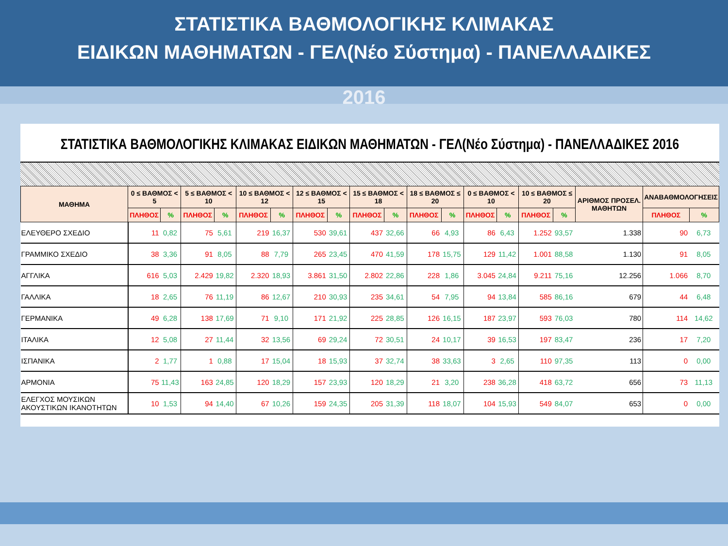ΣΤΑΤΙΣΤΙΚΑ ΒΑΘΜΟΛΟΓΙΚΗΣ ΚΛΙΜΑΚΑΣ
ΕΙΔΙΚΩΝ ΜΑΘΗΜΑΤΩΝ - ΓΕΛ(Νέο Σύστημα) - ΠΑΝΕΛΛΑΔΙΚΕΣ
2016
ΣΤΑΤΙΣΤΙΚΑ ΒΑΘΜΟΛΟΓΙΚΗΣ ΚΛΙΜΑΚΑΣ ΕΙΔΙΚΩΝ ΜΑΘΗΜΑΤΩΝ - ΓΕΛ(Νέο Σύστημα) - ΠΑΝΕΛΛΑΔΙΚΕΣ 2016
| ΜΑΘΗΜΑ | 0 ≤ ΒΑΘΜΟΣ < 5 | | 5 ≤ ΒΑΘΜΟΣ < 10 | | 10 ≤ ΒΑΘΜΟΣ < 12 | | 12 ≤ ΒΑΘΜΟΣ < 15 | | 15 ≤ ΒΑΘΜΟΣ < 18 | | 18 ≤ ΒΑΘΜΟΣ ≤ 20 | | 0 ≤ ΒΑΘΜΟΣ < 10 | | 10 ≤ ΒΑΘΜΟΣ ≤ 20 | | ΑΡΙΘΜΟΣ ΠΡΟΣΕΛ. ΜΑΘΗΤΩΝ | ΑΝΑΒΑΘΜΟΛΟΓΗΣΕΙΣ | |
| --- | --- | --- | --- | --- | --- | --- | --- | --- | --- | --- | --- | --- | --- | --- | --- | --- | --- | --- | --- |
| | ΠΛΗΘΟΣ | % | ΠΛΗΘΟΣ | % | ΠΛΗΘΟΣ | % | ΠΛΗΘΟΣ | % | ΠΛΗΘΟΣ | % | ΠΛΗΘΟΣ | % | ΠΛΗΘΟΣ | % | ΠΛΗΘΟΣ | % | | ΠΛΗΘΟΣ | % |
| ΕΛΕΥΘΕΡΟ ΣΧΕΔΙΟ | 11 | 0,82 | 75 | 5,61 | 219 | 16,37 | 530 | 39,61 | 437 | 32,66 | 66 | 4,93 | 86 | 6,43 | 1.252 | 93,57 | 1.338 | 90 | 6,73 |
| ΓΡΑΜΜΙΚΟ ΣΧΕΔΙΟ | 38 | 3,36 | 91 | 8,05 | 88 | 7,79 | 265 | 23,45 | 470 | 41,59 | 178 | 15,75 | 129 | 11,42 | 1.001 | 88,58 | 1.130 | 91 | 8,05 |
| ΑΓΓΛΙΚΑ | 616 | 5,03 | 2.429 | 19,82 | 2.320 | 18,93 | 3.861 | 31,50 | 2.802 | 22,86 | 228 | 1,86 | 3.045 | 24,84 | 9.211 | 75,16 | 12.256 | 1.066 | 8,70 |
| ΓΑΛΛΙΚΑ | 18 | 2,65 | 76 | 11,19 | 86 | 12,67 | 210 | 30,93 | 235 | 34,61 | 54 | 7,95 | 94 | 13,84 | 585 | 86,16 | 679 | 44 | 6,48 |
| ΓΕΡΜΑΝΙΚΑ | 49 | 6,28 | 138 | 17,69 | 71 | 9,10 | 171 | 21,92 | 225 | 28,85 | 126 | 16,15 | 187 | 23,97 | 593 | 76,03 | 780 | 114 | 14,62 |
| ΙΤΑΛΙΚΑ | 12 | 5,08 | 27 | 11,44 | 32 | 13,56 | 69 | 29,24 | 72 | 30,51 | 24 | 10,17 | 39 | 16,53 | 197 | 83,47 | 236 | 17 | 7,20 |
| ΙΣΠΑΝΙΚΑ | 2 | 1,77 | 1 | 0,88 | 17 | 15,04 | 18 | 15,93 | 37 | 32,74 | 38 | 33,63 | 3 | 2,65 | 110 | 97,35 | 113 | 0 | 0,00 |
| ΑΡΜΟΝΙΑ | 75 | 11,43 | 163 | 24,85 | 120 | 18,29 | 157 | 23,93 | 120 | 18,29 | 21 | 3,20 | 238 | 36,28 | 418 | 63,72 | 656 | 73 | 11,13 |
| ΕΛΕΓΧΟΣ ΜΟΥΣΙΚΩΝ ΑΚΟΥΣΤΙΚΩΝ ΙΚΑΝΟΤΗΤΩΝ | 10 | 1,53 | 94 | 14,40 | 67 | 10,26 | 159 | 24,35 | 205 | 31,39 | 118 | 18,07 | 104 | 15,93 | 549 | 84,07 | 653 | 0 | 0,00 |